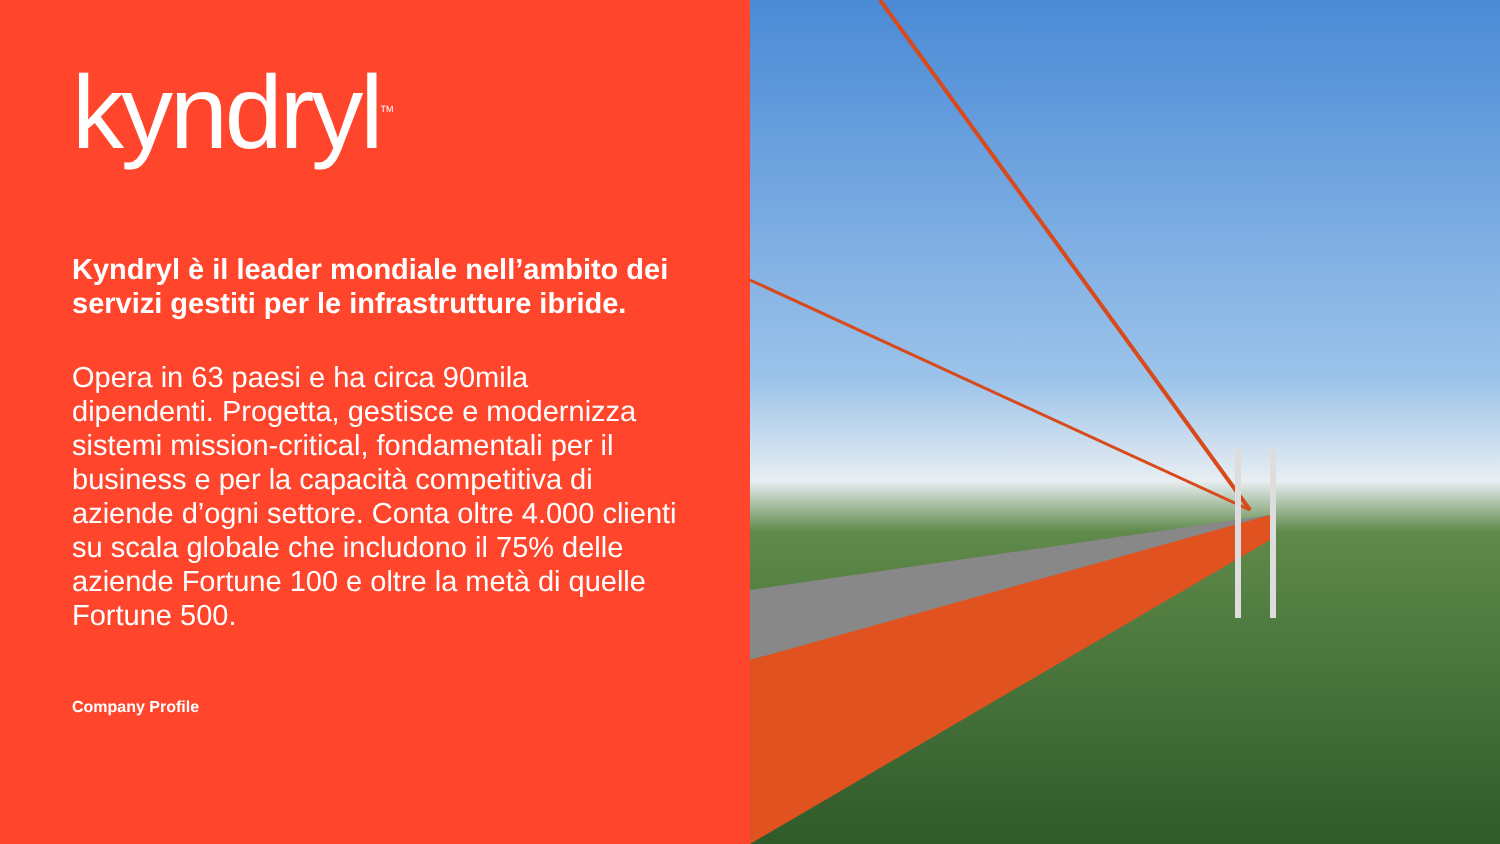kyndryl<sup>TM</sup>
Kyndryl è il leader mondiale nell’ambito dei servizi gestiti per le infrastrutture ibride.
Opera in 63 paesi e ha circa 90mila dipendenti. Progetta, gestisce e modernizza sistemi mission-critical, fondamentali per il business e per la capacità competitiva di aziende d’ogni settore. Conta oltre 4.000 clienti su scala globale che includono il 75% delle aziende Fortune 100 e oltre la metà di quelle Fortune 500.
Company Profile